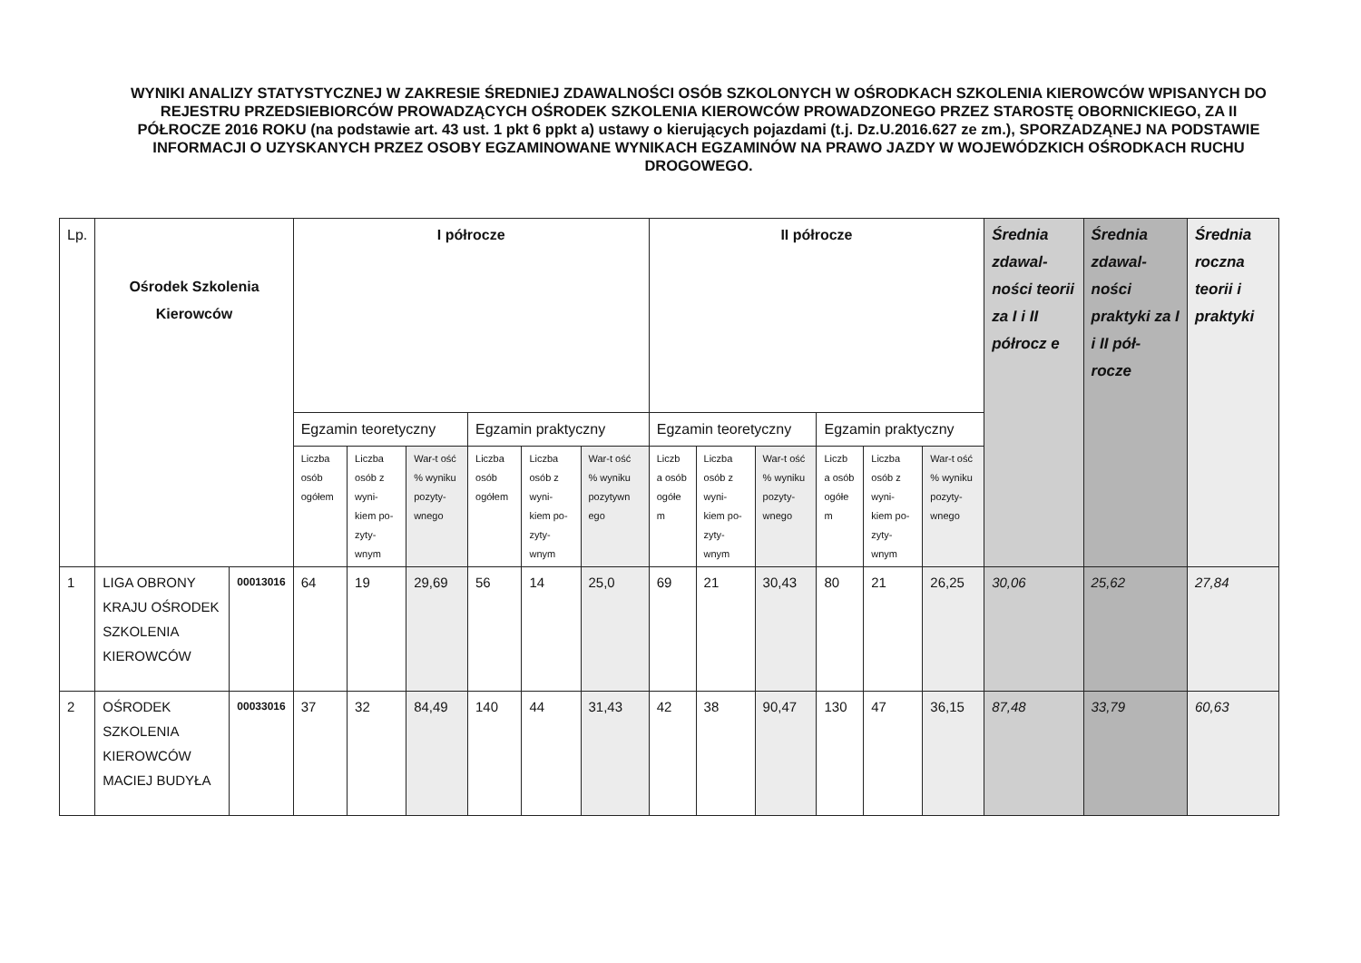WYNIKI ANALIZY STATYSTYCZNEJ W ZAKRESIE ŚREDNIEJ ZDAWALNOŚCI OSÓB SZKOLONYCH W OŚRODKACH SZKOLENIA KIEROWCÓW WPISANYCH DO REJESTRU PRZEDSIEBIORCÓW PROWADZĄCYCH OŚRODEK SZKOLENIA KIEROWCÓW PROWADZONEGO PRZEZ STAROSTĘ OBORNICKIEGO, ZA II PÓŁROCZE 2016 ROKU (na podstawie art. 43 ust. 1 pkt 6 ppkt a) ustawy o kierujących pojazdami (t.j. Dz.U.2016.627 ze zm.), SPORZADZĄNEJ NA PODSTAWIE INFORMACJI O UZYSKANYCH PRZEZ OSOBY EGZAMINOWANE WYNIKACH EGZAMINÓW NA PRAWO JAZDY W WOJEWÓDZKICH OŚRODKACH RUCHU DROGOWEGO.
| Lp. | Ośrodek Szkolenia Kierowców | | I półrocze | | | | | | II półrocze | | | | | | Średnia zdawal-ności teorii za I i II półrocz e | Średnia zdawal-ności praktyki za I i II pół-rocze | Średnia roczna teorii i praktyki |
| --- | --- | --- | --- | --- | --- | --- | --- | --- | --- | --- | --- | --- | --- | --- | --- | --- | --- |
| | | | Egzamin teoretyczny | | | Egzamin praktyczny | | | Egzamin teoretyczny | | | Egzamin praktyczny | | | | | |
| | | | Liczba osób ogółem | Liczba osób z wyni-kiem po-zyty-wnym | War-t ość % wyniku pozyty-wnego | Liczba osób ogółem | Liczba osób z wyni-kiem po-zyty-wnym | War-t ość % wyniku pozytywn ego | Liczb a osób ogółe m | Liczba osób z wyni-kiem po-zyty-wnym | War-t ość % wyniku pozyty-wnego | Liczb a osób ogółe m | Liczba osób z wyni-kiem po-zyty-wnym | War-t ość % wyniku pozyty-wnego | | | |
| 1 | LIGA OBRONY KRAJU OŚRODEK SZKOLENIA KIEROWCÓW | 00013016 | 64 | 19 | 29,69 | 56 | 14 | 25,0 | 69 | 21 | 30,43 | 80 | 21 | 26,25 | 30,06 | 25,62 | 27,84 |
| 2 | OŚRODEK SZKOLENIA KIEROWCÓW MACIEJ BUDYŁA | 00033016 | 37 | 32 | 84,49 | 140 | 44 | 31,43 | 42 | 38 | 90,47 | 130 | 47 | 36,15 | 87,48 | 33,79 | 60,63 |